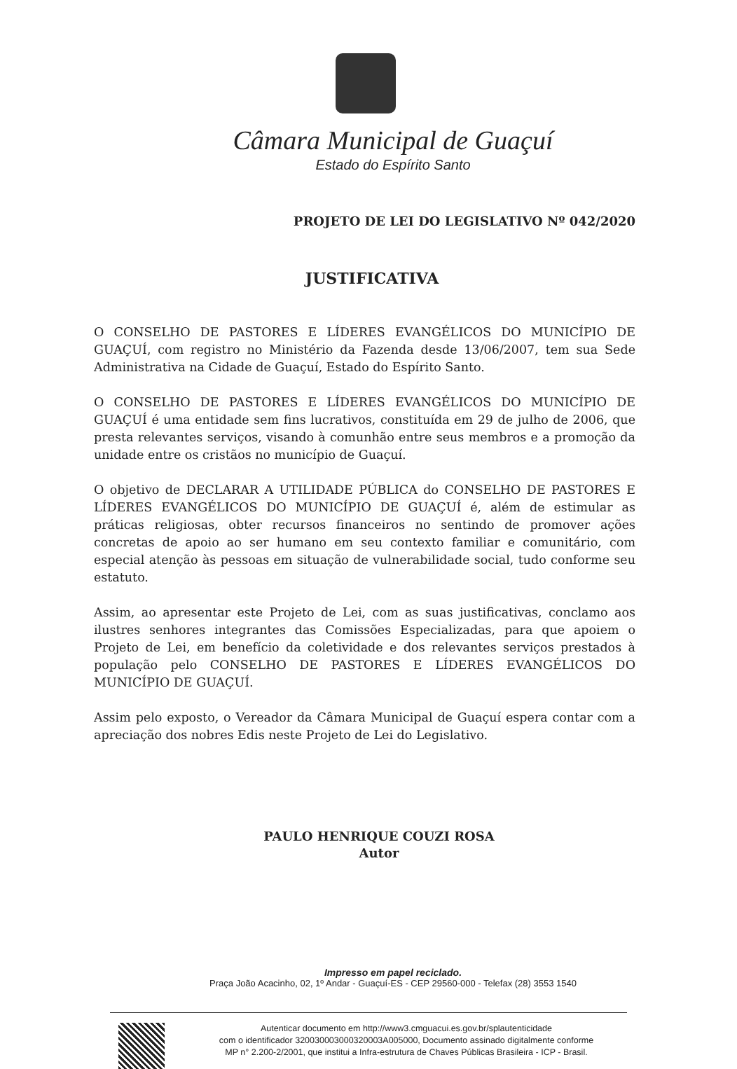Câmara Municipal de Guaçuí
Estado do Espírito Santo
PROJETO DE LEI DO LEGISLATIVO Nº 042/2020
JUSTIFICATIVA
O CONSELHO DE PASTORES E LÍDERES EVANGÉLICOS DO MUNICÍPIO DE GUAÇUÍ, com registro no Ministério da Fazenda desde 13/06/2007, tem sua Sede Administrativa na Cidade de Guaçuí, Estado do Espírito Santo.
O CONSELHO DE PASTORES E LÍDERES EVANGÉLICOS DO MUNICÍPIO DE GUAÇUÍ é uma entidade sem fins lucrativos, constituída em 29 de julho de 2006, que presta relevantes serviços, visando à comunhão entre seus membros e a promoção da unidade entre os cristãos no município de Guaçuí.
O objetivo de DECLARAR A UTILIDADE PÚBLICA do CONSELHO DE PASTORES E LÍDERES EVANGÉLICOS DO MUNICÍPIO DE GUAÇUÍ é, além de estimular as práticas religiosas, obter recursos financeiros no sentindo de promover ações concretas de apoio ao ser humano em seu contexto familiar e comunitário, com especial atenção às pessoas em situação de vulnerabilidade social, tudo conforme seu estatuto.
Assim, ao apresentar este Projeto de Lei, com as suas justificativas, conclamo aos ilustres senhores integrantes das Comissões Especializadas, para que apoiem o Projeto de Lei, em benefício da coletividade e dos relevantes serviços prestados à população pelo CONSELHO DE PASTORES E LÍDERES EVANGÉLICOS DO MUNICÍPIO DE GUAÇUÍ.
Assim pelo exposto, o Vereador da Câmara Municipal de Guaçuí espera contar com a apreciação dos nobres Edis neste Projeto de Lei do Legislativo.
PAULO HENRIQUE COUZI ROSA
Autor
Impresso em papel reciclado.
Praça João Acacinho, 02, 1º Andar - Guaçuí-ES - CEP 29560-000 - Telefax (28) 3553 1540
Autenticar documento em http://www3.cmguacui.es.gov.br/splautenticidade
com o identificador 320030003000320003A005000, Documento assinado digitalmente conforme
MP n° 2.200-2/2001, que institui a Infra-estrutura de Chaves Públicas Brasileira - ICP - Brasil.